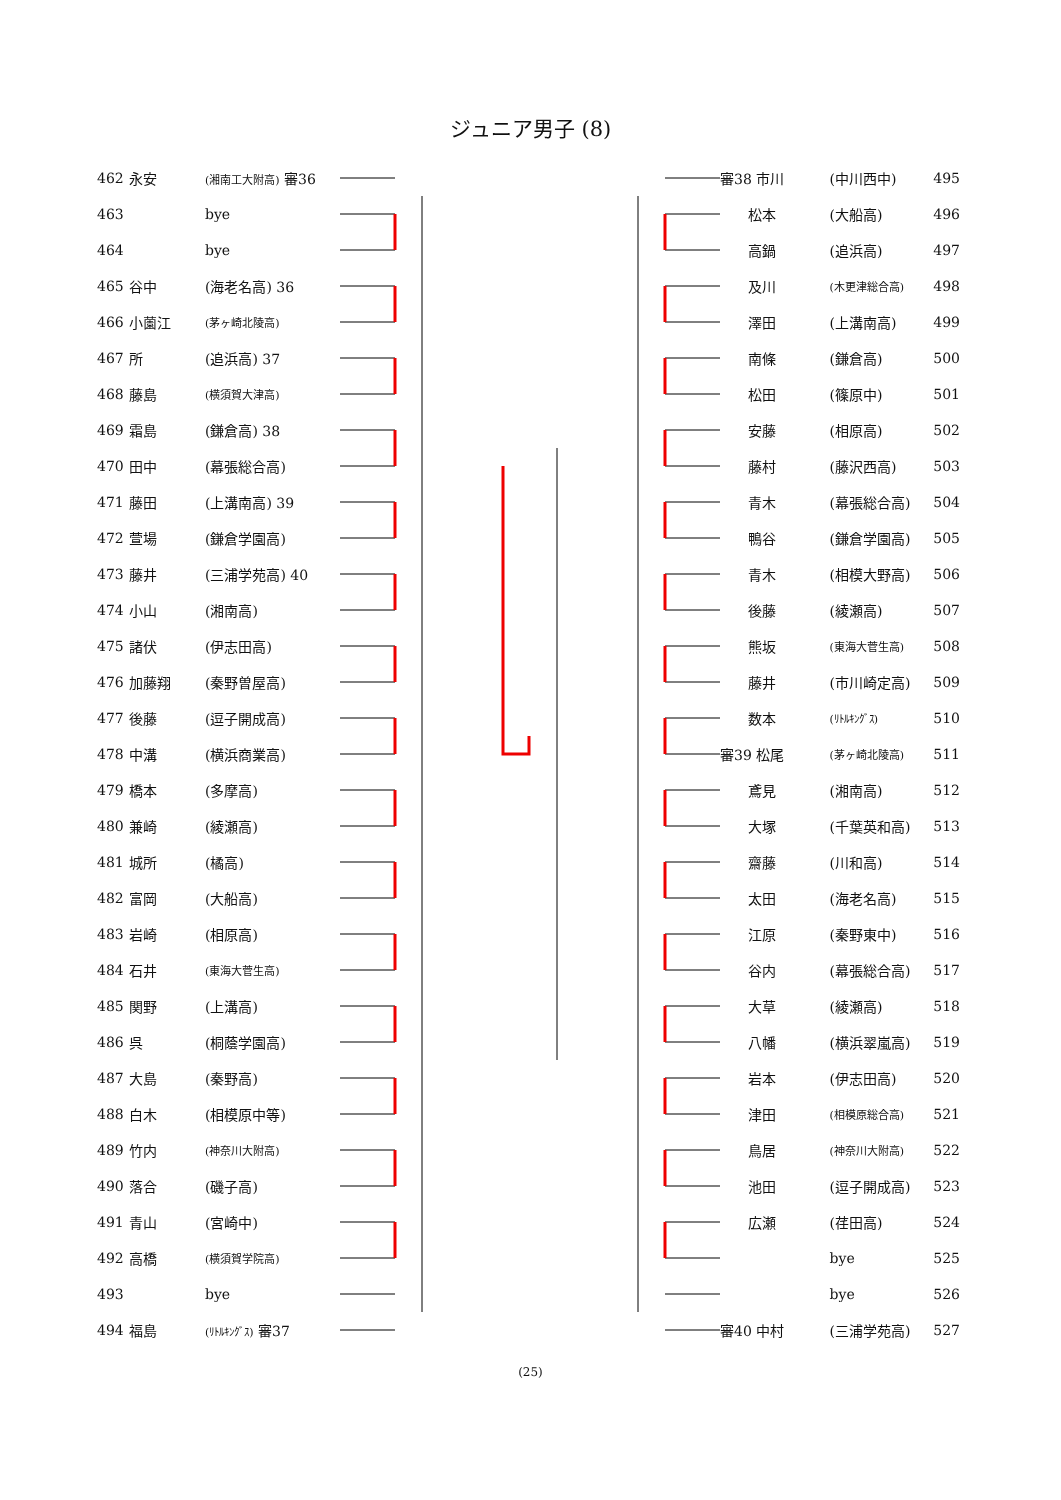ジュニア男子 (8)
| 462 | 永安 | (湘南工大附高) 審36 |
| 463 | | bye |
| 464 | | bye |
| 465 | 谷中 | (海老名高) 36 |
| 466 | 小薗江 | (茅ヶ崎北陵高) |
| 467 | 所 | (追浜高) 37 |
| 468 | 藤島 | (横須賀大津高) |
| 469 | 霜島 | (鎌倉高) 38 |
| 470 | 田中 | (幕張総合高) |
| 471 | 藤田 | (上溝南高) 39 |
| 472 | 萱場 | (鎌倉学園高) |
| 473 | 藤井 | (三浦学苑高) 40 |
| 474 | 小山 | (湘南高) |
| 475 | 諸伏 | (伊志田高) |
| 476 | 加藤翔 | (秦野曽屋高) |
| 477 | 後藤 | (逗子開成高) |
| 478 | 中溝 | (横浜商業高) |
| 479 | 橋本 | (多摩高) |
| 480 | 兼崎 | (綾瀬高) |
| 481 | 城所 | (橘高) |
| 482 | 富岡 | (大船高) |
| 483 | 岩崎 | (相原高) |
| 484 | 石井 | (東海大菅生高) |
| 485 | 関野 | (上溝高) |
| 486 | 呉 | (桐蔭学園高) |
| 487 | 大島 | (秦野高) |
| 488 | 白木 | (相模原中等) |
| 489 | 竹内 | (神奈川大附高) |
| 490 | 落合 | (磯子高) |
| 491 | 青山 | (宮崎中) |
| 492 | 高橋 | (横須賀学院高) |
| 493 | | bye |
| 494 | 福島 | (ﾘﾄﾙｷﾝｸﾞｽ) 審37 |
| 審38 市川 | (中川西中) | 495 |
| 松本 | (大船高) | 496 |
| 高鍋 | (追浜高) | 497 |
| 及川 | (木更津総合高) | 498 |
| 澤田 | (上溝南高) | 499 |
| 南條 | (鎌倉高) | 500 |
| 松田 | (篠原中) | 501 |
| 安藤 | (相原高) | 502 |
| 藤村 | (藤沢西高) | 503 |
| 青木 | (幕張総合高) | 504 |
| 鴨谷 | (鎌倉学園高) | 505 |
| 青木 | (相模大野高) | 506 |
| 後藤 | (綾瀬高) | 507 |
| 熊坂 | (東海大菅生高) | 508 |
| 藤井 | (市川崎定高) | 509 |
| 数本 | (ﾘﾄﾙｷﾝｸﾞｽ) | 510 |
| 審39 松尾 | (茅ヶ崎北陵高) | 511 |
| 鳶見 | (湘南高) | 512 |
| 大塚 | (千葉英和高) | 513 |
| 齋藤 | (川和高) | 514 |
| 太田 | (海老名高) | 515 |
| 江原 | (秦野東中) | 516 |
| 谷内 | (幕張総合高) | 517 |
| 大草 | (綾瀬高) | 518 |
| 八幡 | (横浜翠嵐高) | 519 |
| 岩本 | (伊志田高) | 520 |
| 津田 | (相模原総合高) | 521 |
| 鳥居 | (神奈川大附高) | 522 |
| 池田 | (逗子開成高) | 523 |
| 広瀬 | (荏田高) | 524 |
| | bye | 525 |
| | bye | 526 |
| 審40 中村 | (三浦学苑高) | 527 |
(25)